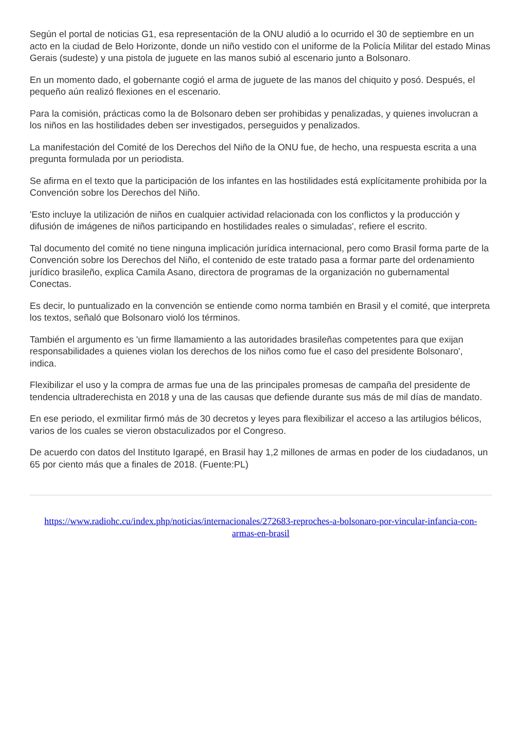Según el portal de noticias G1, esa representación de la ONU aludió a lo ocurrido el 30 de septiembre en un acto en la ciudad de Belo Horizonte, donde un niño vestido con el uniforme de la Policía Militar del estado Minas Gerais (sudeste) y una pistola de juguete en las manos subió al escenario junto a Bolsonaro.
En un momento dado, el gobernante cogió el arma de juguete de las manos del chiquito y posó. Después, el pequeño aún realizó flexiones en el escenario.
Para la comisión, prácticas como la de Bolsonaro deben ser prohibidas y penalizadas, y quienes involucran a los niños en las hostilidades deben ser investigados, perseguidos y penalizados.
La manifestación del Comité de los Derechos del Niño de la ONU fue, de hecho, una respuesta escrita a una pregunta formulada por un periodista.
Se afirma en el texto que la participación de los infantes en las hostilidades está explícitamente prohibida por la Convención sobre los Derechos del Niño.
'Esto incluye la utilización de niños en cualquier actividad relacionada con los conflictos y la producción y difusión de imágenes de niños participando en hostilidades reales o simuladas', refiere el escrito.
Tal documento del comité no tiene ninguna implicación jurídica internacional, pero como Brasil forma parte de la Convención sobre los Derechos del Niño, el contenido de este tratado pasa a formar parte del ordenamiento jurídico brasileño, explica Camila Asano, directora de programas de la organización no gubernamental Conectas.
Es decir, lo puntualizado en la convención se entiende como norma también en Brasil y el comité, que interpreta los textos, señaló que Bolsonaro violó los términos.
También el argumento es 'un firme llamamiento a las autoridades brasileñas competentes para que exijan responsabilidades a quienes violan los derechos de los niños como fue el caso del presidente Bolsonaro', indica.
Flexibilizar el uso y la compra de armas fue una de las principales promesas de campaña del presidente de tendencia ultraderechista en 2018 y una de las causas que defiende durante sus más de mil días de mandato.
En ese periodo, el exmilitar firmó más de 30 decretos y leyes para flexibilizar el acceso a las artilugios bélicos, varios de los cuales se vieron obstaculizados por el Congreso.
De acuerdo con datos del Instituto Igarapé, en Brasil hay 1,2 millones de armas en poder de los ciudadanos, un 65 por ciento más que a finales de 2018. (Fuente:PL)
https://www.radiohc.cu/index.php/noticias/internacionales/272683-reproches-a-bolsonaro-por-vincular-infancia-con-armas-en-brasil